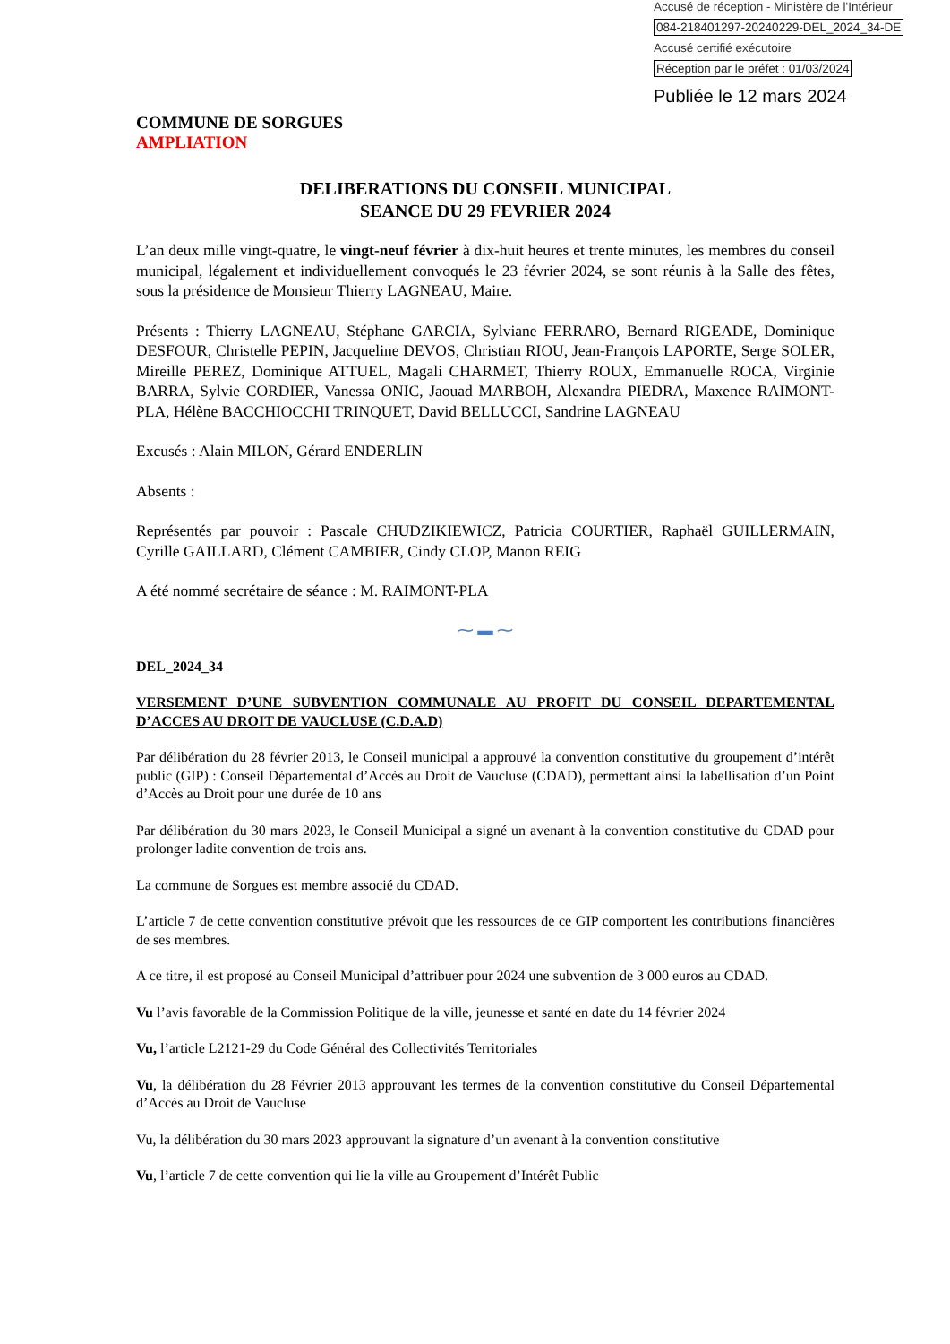Accusé de réception - Ministère de l'Intérieur
084-218401297-20240229-DEL_2024_34-DE
Accusé certifié exécutoire
Réception par le préfet : 01/03/2024
Publiée le 12 mars 2024
COMMUNE DE SORGUES
AMPLIATION
DELIBERATIONS DU CONSEIL MUNICIPAL
SEANCE DU 29 FEVRIER 2024
L’an deux mille vingt-quatre, le vingt-neuf février à dix-huit heures et trente minutes, les membres du conseil municipal, légalement et individuellement convoqués le 23 février 2024, se sont réunis à la Salle des fêtes, sous la présidence de Monsieur Thierry LAGNEAU, Maire.
Présents : Thierry LAGNEAU, Stéphane GARCIA, Sylviane FERRARO, Bernard RIGEADE, Dominique DESFOUR, Christelle PEPIN, Jacqueline DEVOS, Christian RIOU, Jean-François LAPORTE, Serge SOLER, Mireille PEREZ, Dominique ATTUEL, Magali CHARMET, Thierry ROUX, Emmanuelle ROCA, Virginie BARRA, Sylvie CORDIER, Vanessa ONIC, Jaouad MARBOH, Alexandra PIEDRA, Maxence RAIMONT-PLA, Hélène BACCHIOCCHI TRINQUET, David BELLUCCI, Sandrine LAGNEAU
Excusés : Alain MILON, Gérard ENDERLIN
Absents :
Représentés par pouvoir : Pascale CHUDZIKIEWICZ, Patricia COURTIER, Raphaël GUILLERMAIN, Cyrille GAILLARD, Clément CAMBIER, Cindy CLOP, Manon REIG
A été nommé secrétaire de séance : M. RAIMONT-PLA
⁓ ▬ ⁓
DEL_2024_34
VERSEMENT D’UNE SUBVENTION COMMUNALE AU PROFIT DU CONSEIL DEPARTEMENTAL D’ACCES AU DROIT DE VAUCLUSE (C.D.A.D)
Par délibération du 28 février 2013, le Conseil municipal a approuvé la convention constitutive du groupement d’intérêt public (GIP) : Conseil Départemental d’Accès au Droit de Vaucluse (CDAD), permettant ainsi la labellisation d’un Point d’Accès au Droit pour une durée de 10 ans
Par délibération du 30 mars 2023, le Conseil Municipal a signé un avenant à la convention constitutive du CDAD pour prolonger ladite convention de trois ans.
La commune de Sorgues est membre associé du CDAD.
L’article 7 de cette convention constitutive prévoit que les ressources de ce GIP comportent les contributions financières de ses membres.
A ce titre, il est proposé au Conseil Municipal d’attribuer pour 2024 une subvention de 3 000 euros au CDAD.
Vu l’avis favorable de la Commission Politique de la ville, jeunesse et santé en date du 14 février 2024
Vu, l’article L2121-29 du Code Général des Collectivités Territoriales
Vu, la délibération du 28 Février 2013 approuvant les termes de la convention constitutive du Conseil Départemental d’Accès au Droit de Vaucluse
Vu, la délibération du 30 mars 2023 approuvant la signature d’un avenant à la convention constitutive
Vu, l’article 7 de cette convention qui lie la ville au Groupement d’Intérêt Public